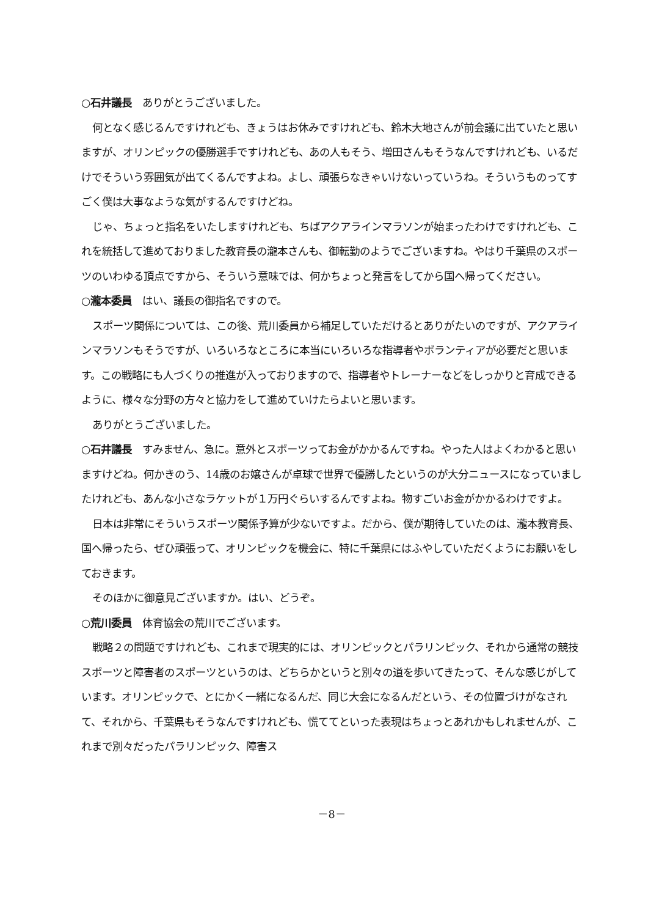○石井議長　ありがとうございました。
何となく感じるんですけれども、きょうはお休みですけれども、鈴木大地さんが前会議に出ていたと思いますが、オリンピックの優勝選手ですけれども、あの人もそう、増田さんもそうなんですけれども、いるだけでそういう雰囲気が出てくるんですよね。よし、頑張らなきゃいけないっていうね。そういうものってすごく僕は大事なような気がするんですけどね。
じゃ、ちょっと指名をいたしますけれども、ちばアクアラインマラソンが始まったわけですけれども、これを統括して進めておりました教育長の瀧本さんも、御転勤のようでございますね。やはり千葉県のスポーツのいわゆる頂点ですから、そういう意味では、何かちょっと発言をしてから国へ帰ってください。
○瀧本委員　はい、議長の御指名ですので。
スポーツ関係については、この後、荒川委員から補足していただけるとありがたいのですが、アクアラインマラソンもそうですが、いろいろなところに本当にいろいろな指導者やボランティアが必要だと思います。この戦略にも人づくりの推進が入っておりますので、指導者やトレーナーなどをしっかりと育成できるように、様々な分野の方々と協力をして進めていけたらよいと思います。
ありがとうございました。
○石井議長　すみません、急に。意外とスポーツってお金がかかるんですね。やった人はよくわかると思いますけどね。何かきのう、14歳のお嬢さんが卓球で世界で優勝したというのが大分ニュースになっていましたけれども、あんな小さなラケットが１万円ぐらいするんですよね。物すごいお金がかかるわけですよ。
日本は非常にそういうスポーツ関係予算が少ないですよ。だから、僕が期待していたのは、瀧本教育長、国へ帰ったら、ぜひ頑張って、オリンピックを機会に、特に千葉県にはふやしていただくようにお願いをしておきます。
そのほかに御意見ございますか。はい、どうぞ。
○荒川委員　体育協会の荒川でございます。
戦略２の問題ですけれども、これまで現実的には、オリンピックとパラリンピック、それから通常の競技スポーツと障害者のスポーツというのは、どちらかというと別々の道を歩いてきたって、そんな感じがしています。オリンピックで、とにかく一緒になるんだ、同じ大会になるんだという、その位置づけがなされて、それから、千葉県もそうなんですけれども、慌ててといった表現はちょっとあれかもしれませんが、これまで別々だったパラリンピック、障害ス
－8－